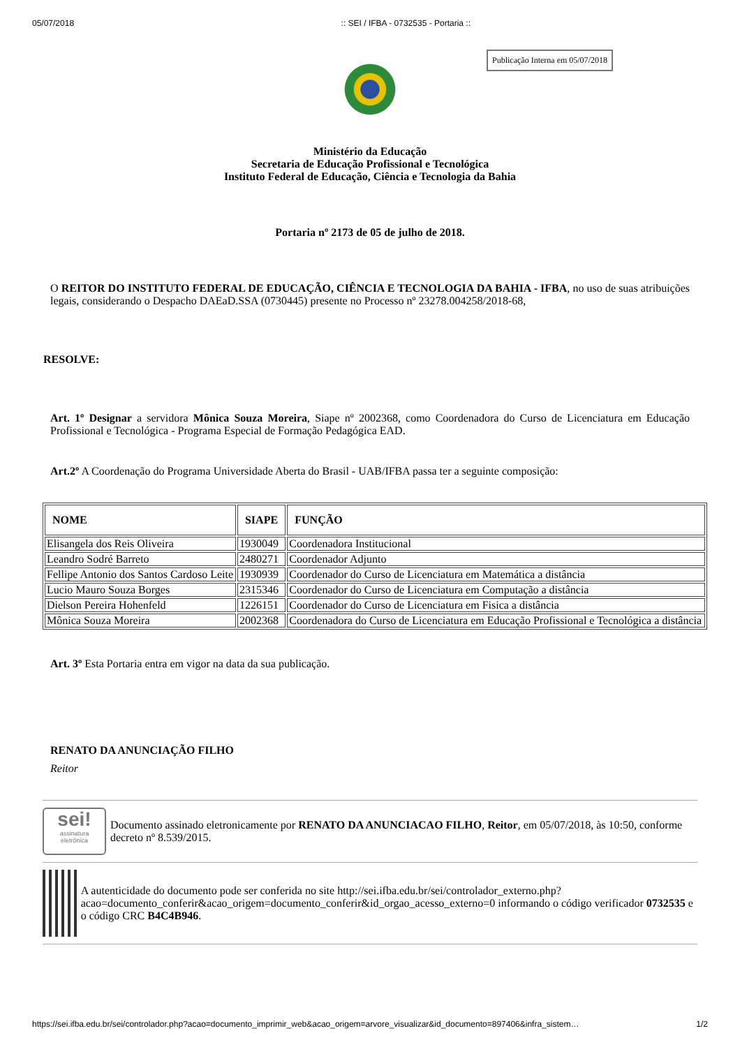05/07/2018:: SEI / IFBA - 0732535 - Portaria ::
Publicação Interna em 05/07/2018
Ministério da Educação
Secretaria de Educação Profissional e Tecnológica
Instituto Federal de Educação, Ciência e Tecnologia da Bahia
Portaria nº 2173 de 05 de julho de 2018.
O REITOR DO INSTITUTO FEDERAL DE EDUCAÇÃO, CIÊNCIA E TECNOLOGIA DA BAHIA - IFBA, no uso de suas atribuições legais, considerando o Despacho DAEaD.SSA (0730445) presente no Processo nº 23278.004258/2018-68,
RESOLVE:
Art. 1º Designar a servidora Mônica Souza Moreira, Siape nº 2002368, como Coordenadora do Curso de Licenciatura em Educação Profissional e Tecnológica - Programa Especial de Formação Pedagógica EAD.
Art.2º A Coordenação do Programa Universidade Aberta do Brasil - UAB/IFBA passa ter a seguinte composição:
| NOME | SIAPE | FUNÇÃO |
| --- | --- | --- |
| Elisangela dos Reis Oliveira | 1930049 | Coordenadora Institucional |
| Leandro Sodré Barreto | 2480271 | Coordenador Adjunto |
| Fellipe Antonio dos Santos Cardoso Leite | 1930939 | Coordenador do Curso de Licenciatura em Matemática a distância |
| Lucio Mauro Souza Borges | 2315346 | Coordenador do Curso de Licenciatura em Computação a distância |
| Dielson Pereira Hohenfeld | 1226151 | Coordenador do Curso de Licenciatura em Fisica a distância |
| Mônica Souza Moreira | 2002368 | Coordenadora do Curso de Licenciatura em Educação Profissional e Tecnológica a distância |
Art. 3º Esta Portaria entra em vigor na data da sua publicação.
RENATO DA ANUNCIAÇÃO FILHO
Reitor
sei!
assinatura
eletrônica
Documento assinado eletronicamente por RENATO DA ANUNCIACAO FILHO, Reitor, em 05/07/2018, às 10:50, conforme decreto nº 8.539/2015.
A autenticidade do documento pode ser conferida no site http://sei.ifba.edu.br/sei/controlador_externo.php?acao=documento_conferir&acao_origem=documento_conferir&id_orgao_acesso_externo=0 informando o código verificador 0732535 e o código CRC B4C4B946.
https://sei.ifba.edu.br/sei/controlador.php?acao=documento_imprimir_web&acao_origem=arvore_visualizar&id_documento=897406&infra_sistem… 1/2